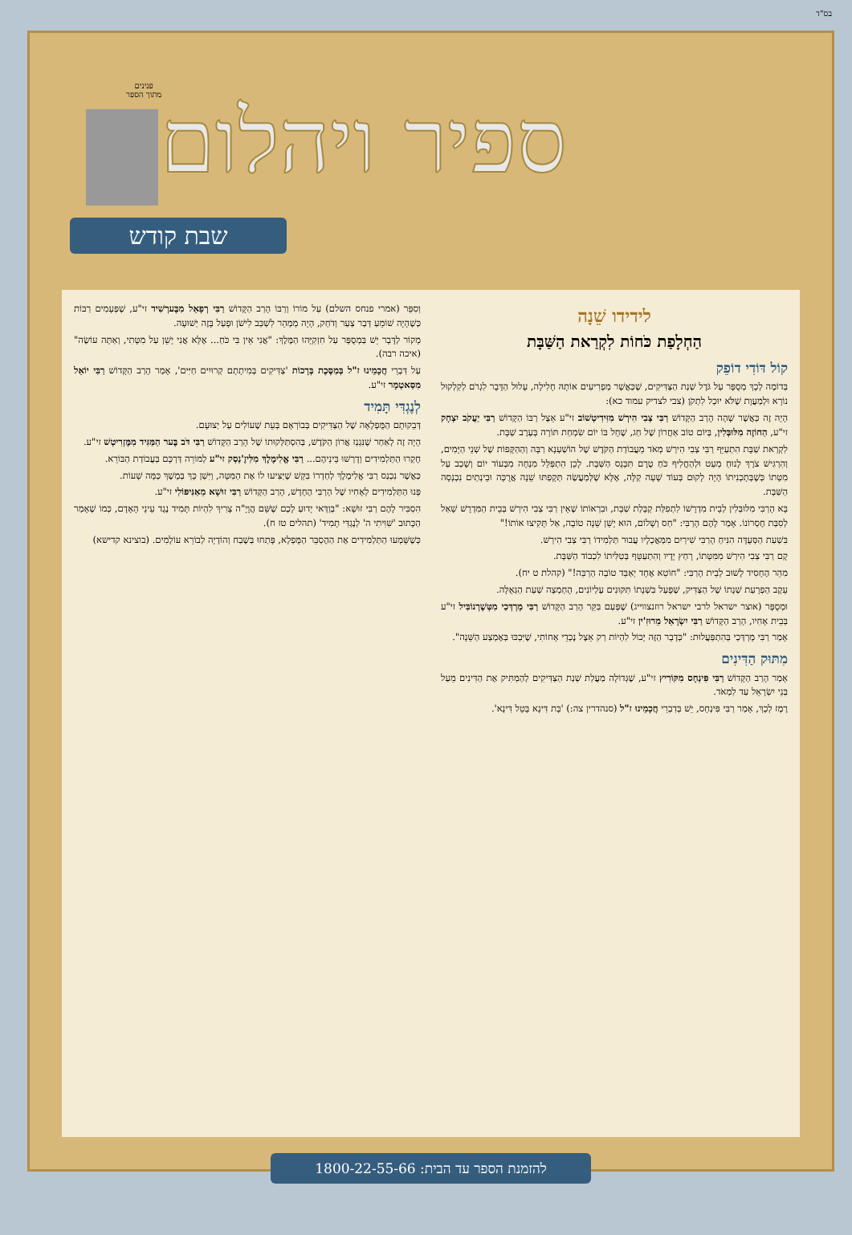בס"ד
ספיר ויהלום
פנינים
מתוך הספר
שבת קודש
לידידו שֵׁנָה
הַחְלָפַת כֹּחוֹת לִקְרַאת הַשַּׁבָּת
קוֹל דּוֹדִי דוֹפֵק
בְּדוֹמֶה לְכָךְ מְסֻפָּר עַל גֹּדֶל שְׁנַת הַצַּדִּיקִים, שֶׁכַּאֲשֶׁר מַפְרִיעִים אוֹתָהּ חָלִילָה, עָלוּל הַדָּבָר לִגְרֹם לְקִלְקוּל נוֹרָא וּלְמַעֲוָת שֶׁלֹּא יוּכַל לִתְקֹן (צבי לצדיק עמוד כא):
הָיָה זֶה כַּאֲשֶׁר שָׁהָה הָרַב הַקָּדוֹשׁ רַבִּי צְבִי הִירְשׁ מִזִּידִיטְשׁוֹב זי"ע אֵצֶל רַבּוֹ הַקָּדוֹשׁ רַבִּי יַעֲקֹב יִצְחָק זי"ע, הַחוֹזֶה מִלּוּבְּלִין, בְּיוֹם טוֹב אַחֲרוֹן שֶׁל חַג, שֶׁחָל בּוֹ יוֹם שִׂמְחַת תּוֹרָה בְּעֶרֶב שַׁבָּת.
לִקְרַאת שַׁבָּת הִתְעַיֵּף רַבִּי צְבִי הִירְשׁ מְאֹד מֵעֲבוֹדַת הַקֹּדֶשׁ שֶׁל הוֹשַׁעְנָא רַבָּה וְהַהַקָּפוֹת שֶׁל שְׁנֵי הַיָּמִים, וְהִרְגִּישׁ צֹרֶךְ לָנוּחַ מְעַט וּלְהַחֲלִיף כֹּחַ טֶרֶם תִּכָּנֵס הַשַּׁבָּת. לָכֵן הִתְפַּלֵּל מִנְחָה מִבְּעוֹד יוֹם וְשָׁכַב עַל מִטָּתוֹ כְּשֶׁבְּתָכְנִיתוֹ הָיָה לָקוּם בְּעוֹד שָׁעָה קַלָּה, אֶלָּא שֶׁלְּמַעֲשֶׂה תְּקָפַתּוּ שֵׁנָה אֲרֻכָּה וּבֵינְתַיִם נִכְנְסָה הַשַּׁבָּת.
בָּא הָרַבִּי מִלּוּבְּלִין לְבֵית מִדְרָשׁוֹ לִתְפִלַּת קַבָּלַת שַׁבָּת, וּבִרְאוֹתוֹ שֶׁאֵין רַבִּי צְבִי הִירְשׁ בְּבֵית הַמִּדְרָשׁ שָׁאַל לְסִבַּת חֶסְרוֹנוֹ. אָמַר לָהֶם הָרַבִּי: "חַס וְשָׁלוֹם, הוּא יָשֵׁן שֵׁנָה טוֹבָה, אַל תָּקִיצוּ אוֹתוֹ!"
בִּשְׁעַת הַסְּעֻדָּה הִנִּיחַ הָרַבִּי שִׁירַיִם מִמַּאֲכָלָיו עֲבוּר תַּלְמִידוֹ רַבִּי צְבִי הִירְשׁ.
קָם רַבִּי צְבִי הִירְשׁ מִמִּטָּתוֹ, רָחַץ יָדָיו וְהִתְעַטֵּף בְּטַלִּיתוֹ לִכְבוֹד הַשַּׁבָּת.
מִהֵר הֶחָסִיד לָשׁוּב לְבֵית הָרַבִּי: "חוֹטֵא אֶחָד יְאַבֵּד טוֹבָה הַרְבֵּה!" (קהלת ט יח).
עֵקֶב הַפְרָעַת שְׁנָתוֹ שֶׁל הַצַּדִּיק, שֶׁפָּעַל בִּשְׁנָתוֹ תִּקּוּנִים עֶלְיוֹנִים, הֻחְמְצָה שְׁעַת הַגְּאֻלָּה.
וּמְסֻפָּר (אוצר ישראל לרבי ישראל רוזנצווייג) שֶׁפַּעַם בִּקֵּר הָרַב הַקָּדוֹשׁ רַבִּי מָרְדְּכַי מִטְּשֶׁרְנוֹבִּיל זי"ע בְּבֵית אָחִיו, הָרַב הַקָּדוֹשׁ רַבִּי יִשְׂרָאֵל מֵרוּזִ'ין זי"ע.
אָמַר רַבִּי מָרְדְּכַי בְּהִתְפַּעֲלוּת: "כְּדָבָר הַזֶּה יָכוֹל לִהְיוֹת רַק אֵצֶל נֶכְדֵי אָחוֹתִי, שֶׁיִּבְכּוּ בְּאֶמְצַע הַשֵּׁנָה".
מִתּוּק הַדִּינִים
אָמַר הָרַב הַקָּדוֹשׁ רַבִּי פִּינְחָס מִקּוֹרִיץ זי"ע, שֶׁגְּדוֹלָה מַעֲלַת שְׁנַת הַצַּדִּיקִים לְהַמְתִּיק אֶת הַדִּינִים מֵעַל בְּנֵי יִשְׂרָאֵל עַד לִמְאֹד.
רֶמֶז לְכָךְ, אָמַר רַבִּי פִּינְחָס, יֵשׁ בְּדִבְרֵי חֲכָמֵינוּ ז"ל (סנהדרין צה:) 'בָּת דִּינָא בָּטֵל דִּינָא'.
וְסִפֵּר (אמרי פנחס השלם) עַל מוֹרוֹ וְרַבּוֹ הָרַב הַקָּדוֹשׁ רַבִּי רְפָאֵל מִבֶּערְשִׁיד זי"ע, שֶׁפְּעָמִים רַבּוֹת כְּשֶׁהָיָה שׁוֹמֵעַ דְּבַר צַעַר וְדֹחַק, הָיָה מְמַהֵר לִשְׁכַּב לִישֹׁן וּפָעַל בָּזֶה יְשׁוּעָה.
מָקוֹר לַדָּבָר יֵשׁ בַּמְסֻפָּר עַל חִזְקִיָּהוּ הַמֶּלֶךְ: "אֲנִי אֵין בִּי כֹּחַ... אֶלָּא אֲנִי יָשֵׁן עַל מִטָּתִי, וְאַתָּה עוֹשֶׂה" (איכה רבה).
עַל דִּבְרֵי חֲכָמֵינוּ ז"ל בְּמַסֶּכֶת בְּרָכוֹת 'צַדִּיקִים בְּמִיתָתָם קְרוּיִים חַיִּים', אָמַר הָרַב הַקָּדוֹשׁ רַבִּי יוֹאֵל מִסַּאטְמָר זי"ע.
לְנֶגְדִּי תָּמִיד
דְּבֵקוּתָם הַמֻּפְלָאָה שֶׁל הַצַּדִּיקִים בְּבוֹרְאָם בְּעֵת שֶׁעוֹלִים עַל יְצוּעָם.
הָיָה זֶה לְאַחַר שֶׁנִּגְנַז אֲרוֹן הַקֹּדֶשׁ, בְּהִסְתַּלְּקוּתוֹ שֶׁל הָרַב הַקָּדוֹשׁ רַבִּי דֹּב בֶּער הַמַּגִּיד מִמֶּזְרִיטְשׁ זי"ע.
חָקְרוּ הַתַּלְמִידִים וְדָרְשׁוּ בֵּינֵיהֶם... רַבִּי אֱלִימֶלֶךְ מִלִּיזֶ'נְסְק זי"ע לְמוֹרֵה דַּרְכָּם בַּעֲבוֹדַת הַבּוֹרֵא.
כַּאֲשֶׁר נִכְנַס רַבִּי אֱלִימֶלֶךְ לְחַדְרוֹ בִּקֵּשׁ שֶׁיַּצִּיעוּ לוֹ אֶת הַמִּטָּה, וַיִּשַׁן כָּךְ בְּמֶשֶׁךְ כַּמָּה שָׁעוֹת.
פָּנוּ הַתַּלְמִידִים לְאָחִיו שֶׁל הָרַבִּי הֶחָדָשׁ, הָרַב הַקָּדוֹשׁ רַבִּי זוּשָׁא מֵאַנִּיפּוֹלִי זי"ע.
הִסְבִּיר לָהֶם רַבִּי זוּשָׁא: "בְּוַדַּאי יָדוּעַ לָכֶם שֶׁשֵּׁם הֲוָיָ"ה צָרִיךְ לִהְיוֹת תָּמִיד נֶגֶד עֵינֵי הָאָדָם, כְּמוֹ שֶׁאָמַר הַכָּתוּב 'שִׁוִּיתִי ה' לְנֶגְדִּי תָמִיד' (תהלים טז ח).
כְּשֶׁשָּׁמְעוּ הַתַּלְמִידִים אֶת הַהֶסְבֵּר הַמֻּפְלָא, פָּתְחוּ בְּשֶׁבַח וְהוֹדָיָה לְבוֹרֵא עוֹלָמִים. (בוצינא קדישא)
להזמנת הספר עד הבית: 1800-22-55-66